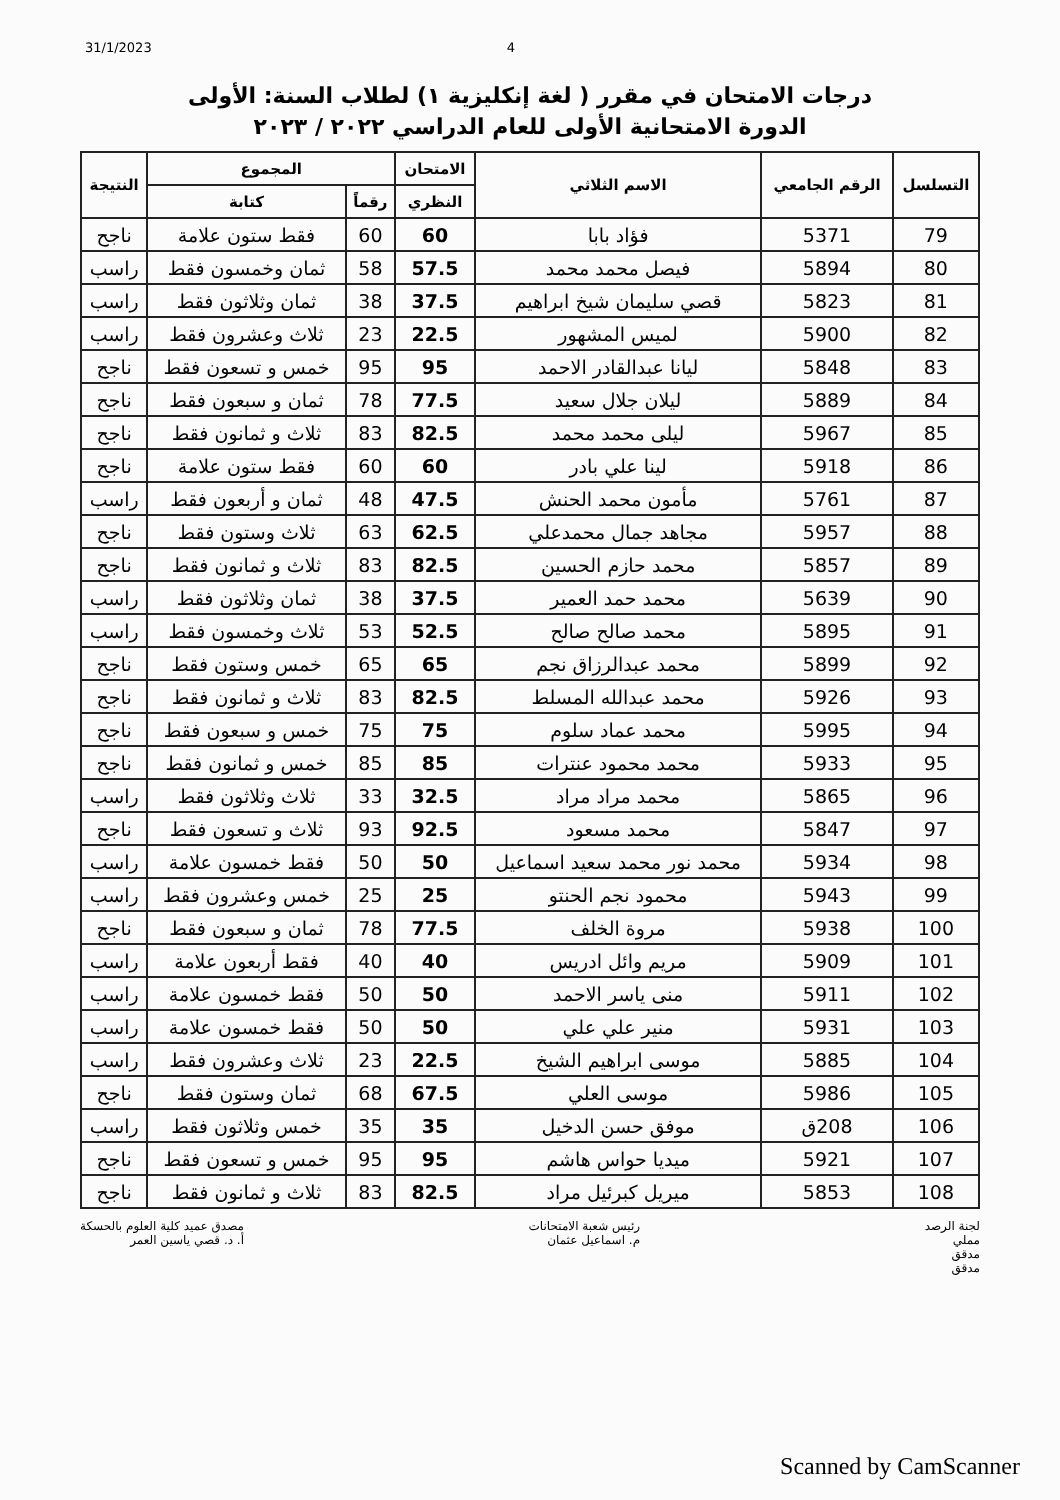31/1/2023 4
درجات الامتحان في مقرر ( لغة إنكليزية ١) لطلاب السنة: الأولى
الدورة الامتحانية الأولى للعام الدراسي ٢٠٢٢ / ٢٠٢٣
| التسلسل | الرقم الجامعي | الاسم الثلاثي | الامتحان | المجموع | | النتيجة |
| --- | --- | --- | --- | --- | --- | --- |
| | | | النظري | رقماً | كتابة | |
| 79 | 5371 | فؤاد بابا | 60 | 60 | فقط ستون علامة | ناجح |
| 80 | 5894 | فيصل محمد محمد | 57.5 | 58 | ثمان وخمسون فقط | راسب |
| 81 | 5823 | قصي سليمان شيخ ابراهيم | 37.5 | 38 | ثمان وثلاثون فقط | راسب |
| 82 | 5900 | لميس المشهور | 22.5 | 23 | ثلاث وعشرون فقط | راسب |
| 83 | 5848 | ليانا عبدالقادر الاحمد | 95 | 95 | خمس و تسعون فقط | ناجح |
| 84 | 5889 | ليلان جلال سعيد | 77.5 | 78 | ثمان و سبعون فقط | ناجح |
| 85 | 5967 | ليلى محمد محمد | 82.5 | 83 | ثلاث و ثمانون فقط | ناجح |
| 86 | 5918 | لينا علي بادر | 60 | 60 | فقط ستون علامة | ناجح |
| 87 | 5761 | مأمون محمد الحنش | 47.5 | 48 | ثمان و أربعون فقط | راسب |
| 88 | 5957 | مجاهد جمال محمدعلي | 62.5 | 63 | ثلاث وستون فقط | ناجح |
| 89 | 5857 | محمد حازم الحسين | 82.5 | 83 | ثلاث و ثمانون فقط | ناجح |
| 90 | 5639 | محمد حمد العمير | 37.5 | 38 | ثمان وثلاثون فقط | راسب |
| 91 | 5895 | محمد صالح صالح | 52.5 | 53 | ثلاث وخمسون فقط | راسب |
| 92 | 5899 | محمد عبدالرزاق نجم | 65 | 65 | خمس وستون فقط | ناجح |
| 93 | 5926 | محمد عبدالله المسلط | 82.5 | 83 | ثلاث و ثمانون فقط | ناجح |
| 94 | 5995 | محمد عماد سلوم | 75 | 75 | خمس و سبعون فقط | ناجح |
| 95 | 5933 | محمد محمود عنترات | 85 | 85 | خمس و ثمانون فقط | ناجح |
| 96 | 5865 | محمد مراد مراد | 32.5 | 33 | ثلاث وثلاثون فقط | راسب |
| 97 | 5847 | محمد مسعود | 92.5 | 93 | ثلاث و تسعون فقط | ناجح |
| 98 | 5934 | محمد نور محمد سعيد اسماعيل | 50 | 50 | فقط خمسون علامة | راسب |
| 99 | 5943 | محمود نجم الحنتو | 25 | 25 | خمس وعشرون فقط | راسب |
| 100 | 5938 | مروة الخلف | 77.5 | 78 | ثمان و سبعون فقط | ناجح |
| 101 | 5909 | مريم وائل ادريس | 40 | 40 | فقط أربعون علامة | راسب |
| 102 | 5911 | منى ياسر الاحمد | 50 | 50 | فقط خمسون علامة | راسب |
| 103 | 5931 | منير علي علي | 50 | 50 | فقط خمسون علامة | راسب |
| 104 | 5885 | موسى ابراهيم الشيخ | 22.5 | 23 | ثلاث وعشرون فقط | راسب |
| 105 | 5986 | موسى العلي | 67.5 | 68 | ثمان وستون فقط | ناجح |
| 106 | 208ق | موفق حسن الدخيل | 35 | 35 | خمس وثلاثون فقط | راسب |
| 107 | 5921 | ميديا حواس هاشم | 95 | 95 | خمس و تسعون فقط | ناجح |
| 108 | 5853 | ميريل كبرئيل مراد | 82.5 | 83 | ثلاث و ثمانون فقط | ناجح |
لجنة الرصد
مملي
مدقق
مدقق
رئيس شعبة الامتحانات
م. اسماعيل عثمان
مصدق عميد كلية العلوم بالحسكة
أ. د. قصي ياسين العمر
Scanned by CamScanner